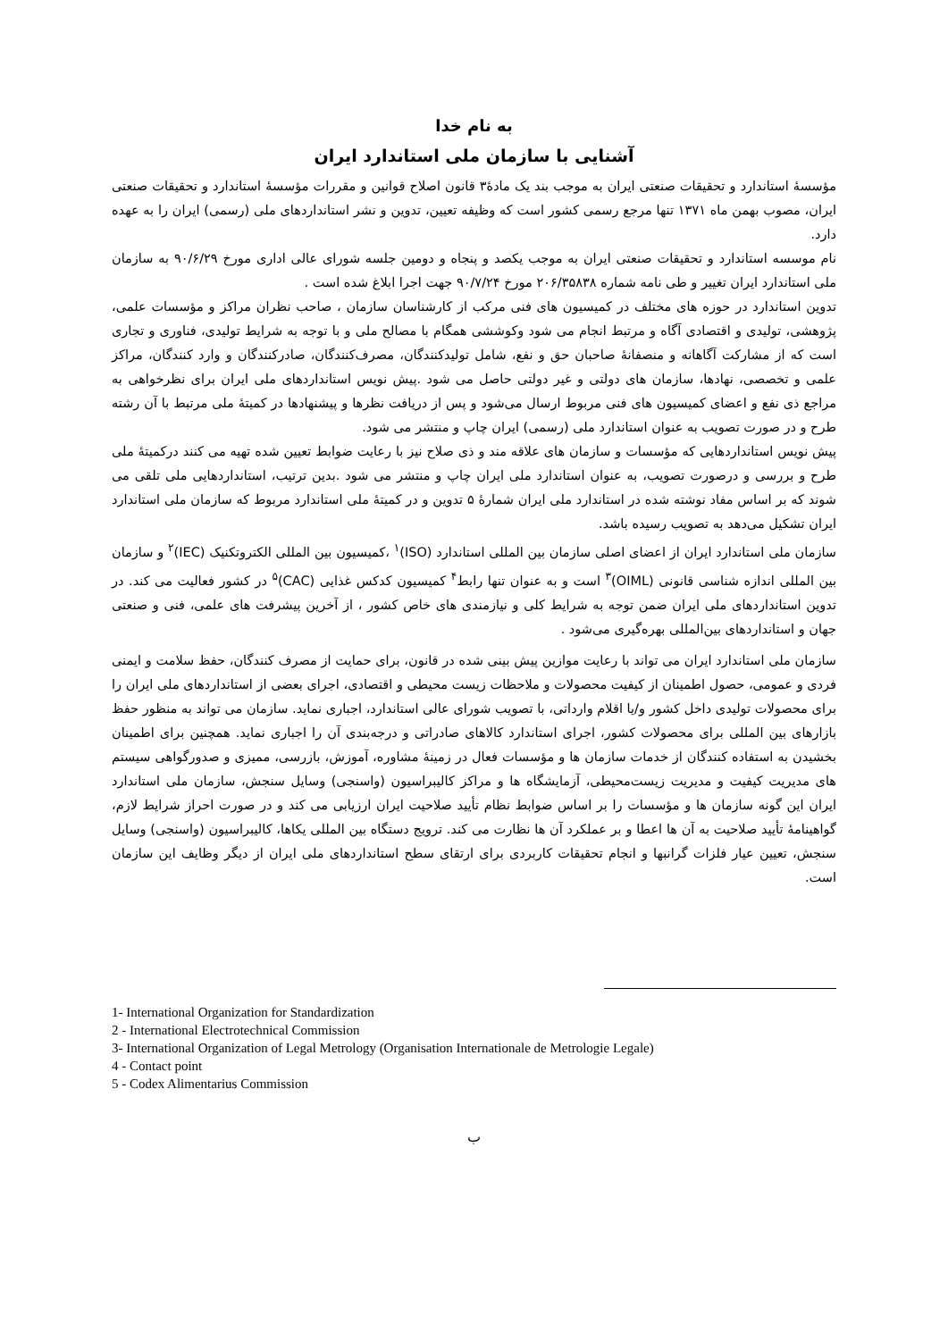به نام خدا
آشنایی با سازمان ملی استاندارد ایران
مؤسسهٔ استاندارد و تحقیقات صنعتی ایران به موجب بند یک مادهٔ۳ قانون اصلاح قوانین و مقررات مؤسسهٔ استاندارد و تحقیقات صنعتی ایران، مصوب بهمن ماه ۱۳۷۱ تنها مرجع رسمی کشور است که وظیفه تعیین، تدوین و نشر استانداردهای ملی (رسمی) ایران را به عهده دارد.
نام موسسه استاندارد و تحقیقات صنعتی ایران به موجب یکصد و پنجاه و دومین جلسه شورای عالی اداری مورخ ۹۰/۶/۲۹ به سازمان ملی استاندارد ایران تغییر و طی نامه شماره ۲۰۶/۳۵۸۳۸ مورخ ۹۰/۷/۲۴ جهت اجرا ابلاغ شده است .
تدوین استاندارد در حوزه های مختلف در کمیسیون های فنی مرکب از کارشناسان سازمان ، صاحب نظران مراکز و مؤسسات علمی، پژوهشی، تولیدی و اقتصادی آگاه و مرتبط انجام می شود وکوششی همگام با مصالح ملی و با توجه به شرایط تولیدی، فناوری و تجاری است که از مشارکت آگاهانه و منصفانهٔ صاحبان حق و نفع، شامل تولیدکنندگان، مصرف‌کنندگان، صادرکنندگان و وارد کنندگان، مراکز علمی و تخصصی، نهادها، سازمان های دولتی و غیر دولتی حاصل می شود .پیش نویس استانداردهای ملی ایران برای نظرخواهی به مراجع ذی نفع و اعضای کمیسیون های فنی مربوط ارسال می‌شود و پس از دریافت نظرها و پیشنهادها در کمیتهٔ ملی مرتبط با آن رشته طرح و در صورت تصویب به عنوان استاندارد ملی (رسمی) ایران چاپ و منتشر می شود.
پیش نویس استانداردهایی که مؤسسات و سازمان های علاقه مند و ذی صلاح نیز با رعایت ضوابط تعیین شده تهیه می کنند درکمیتهٔ ملی طرح و بررسی و درصورت تصویب، به عنوان استاندارد ملی ایران چاپ و منتشر می شود .بدین ترتیب، استانداردهایی ملی تلقی می شوند که بر اساس مفاد نوشته شده در استاندارد ملی ایران شمارهٔ ۵ تدوین و در کمیتهٔ ملی استاندارد مربوط که سازمان ملی استاندارد ایران تشکیل می‌دهد به تصویب رسیده باشد.
سازمان ملی استاندارد ایران از اعضای اصلی سازمان بین المللی استاندارد (ISO)<sup>۱</sup> ،کمیسیون بین المللی الکتروتکنیک (IEC)<sup>۲</sup> و سازمان بین المللی اندازه شناسی قانونی (OIML)<sup>۳</sup> است و به عنوان تنها رابط<sup>۴</sup> کمیسیون کدکس غذایی (CAC)<sup>۵</sup> در کشور فعالیت می کند. در تدوین استانداردهای ملی ایران ضمن توجه به شرایط کلی و نیازمندی های خاص کشور ، از آخرین پیشرفت های علمی، فنی و صنعتی جهان و استانداردهای بین‌المللی بهره‌گیری می‌شود .
سازمان ملی استاندارد ایران می تواند با رعایت موازین پیش بینی شده در قانون، برای حمایت از مصرف کنندگان، حفظ سلامت و ایمنی فردی و عمومی، حصول اطمینان از کیفیت محصولات و ملاحظات زیست محیطی و اقتصادی، اجرای بعضی از استانداردهای ملی ایران را برای محصولات تولیدی داخل کشور و/یا اقلام وارداتی، با تصویب شورای عالی استاندارد، اجباری نماید. سازمان می تواند به منظور حفظ بازارهای بین المللی برای محصولات کشور، اجرای استاندارد کالاهای صادراتی و درجه‌بندی آن را اجباری نماید. همچنین برای اطمینان بخشیدن به استفاده کنندگان از خدمات سازمان ها و مؤسسات فعال در زمینهٔ مشاوره، آموزش، بازرسی، ممیزی و صدورگواهی سیستم های مدیریت کیفیت و مدیریت زیست‌محیطی، آزمایشگاه ها و مراکز کالیبراسیون (واسنجی) وسایل سنجش، سازمان ملی استاندارد ایران این گونه سازمان ها و مؤسسات را بر اساس ضوابط نظام تأیید صلاحیت ایران ارزیابی می کند و در صورت احراز شرایط لازم، گواهینامهٔ تأیید صلاحیت به آن ها اعطا و بر عملکرد آن ها نظارت می کند. ترویج دستگاه بین المللی یکاها، کالیبراسیون (واسنجی) وسایل سنجش، تعیین عیار فلزات گرانبها و انجام تحقیقات کاربردی برای ارتقای سطح استانداردهای ملی ایران از دیگر وظایف این سازمان است.
1- International Organization for Standardization
2 - International Electrotechnical Commission
3- International Organization of Legal Metrology (Organisation Internationale de Metrologie Legale)
4 - Contact point
5 - Codex Alimentarius Commission
ب